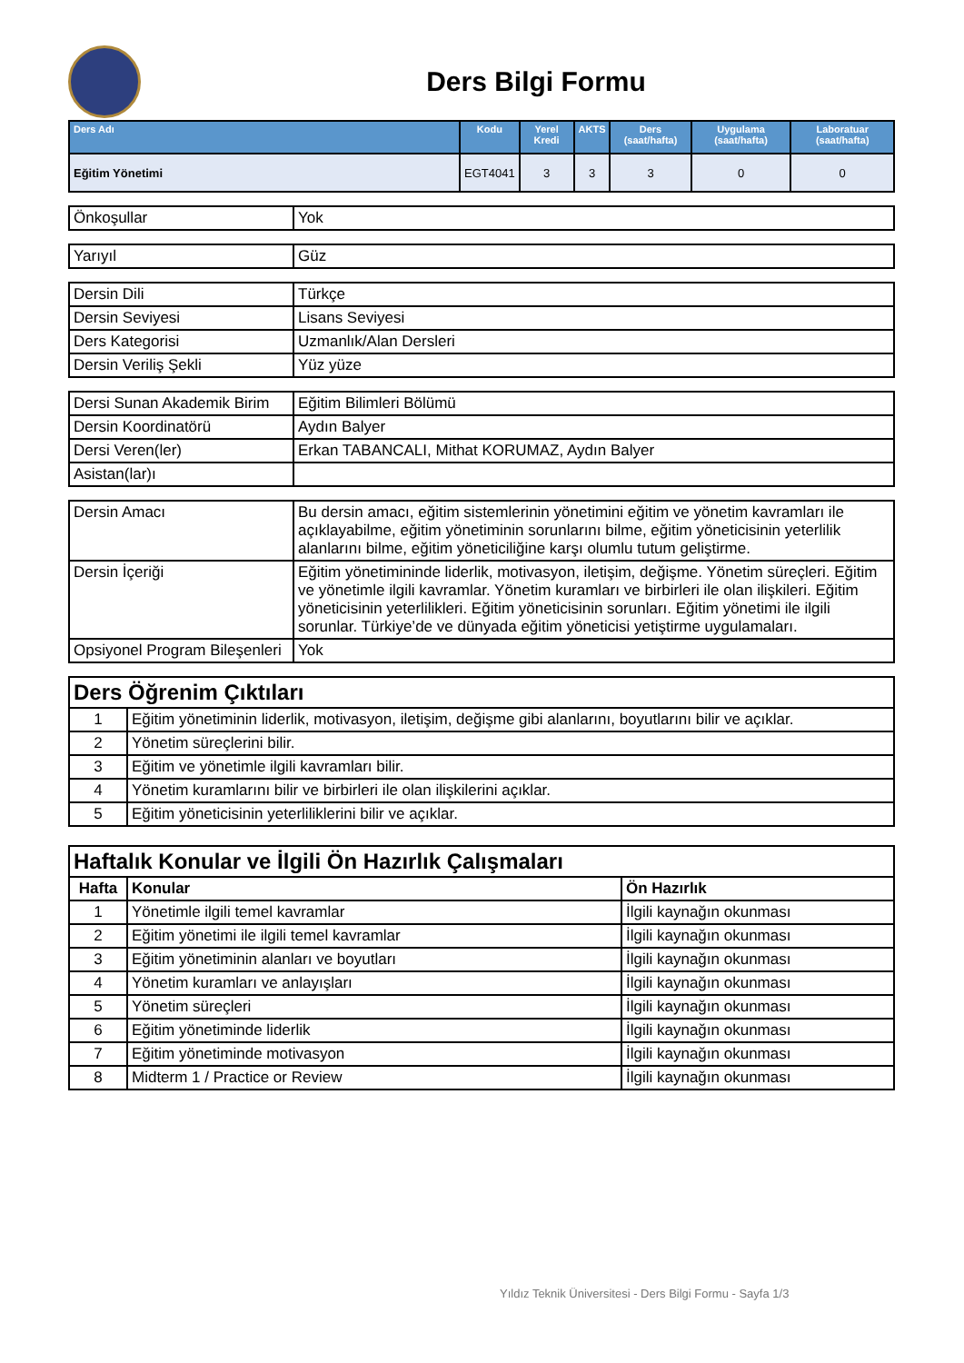Ders Bilgi Formu
| Ders Adı | Kodu | Yerel Kredi | AKTS | Ders (saat/hafta) | Uygulama (saat/hafta) | Laboratuar (saat/hafta) |
| --- | --- | --- | --- | --- | --- | --- |
| Eğitim Yönetimi | EGT4041 | 3 | 3 | 3 | 0 | 0 |
| Önkoşullar | Yok |
| Yarıyıl | Güz |
| Dersin Dili | Türkçe |
| Dersin Seviyesi | Lisans Seviyesi |
| Ders Kategorisi | Uzmanlık/Alan Dersleri |
| Dersin Veriliş Şekli | Yüz yüze |
| Dersi Sunan Akademik Birim | Eğitim Bilimleri Bölümü |
| Dersin Koordinatörü | Aydın Balyer |
| Dersi Veren(ler) | Erkan TABANCALI, Mithat KORUMAZ, Aydın Balyer |
| Asistan(lar)ı | |
| Dersin Amacı | Bu dersin amacı, eğitim sistemlerinin yönetimini eğitim ve yönetim kavramları ile açıklayabilme, eğitim yönetiminin sorunlarını bilme, eğitim yöneticisinin yeterlilik alanlarını bilme, eğitim yöneticiliğine karşı olumlu tutum geliştirme. |
| Dersin İçeriği | Eğitim yönetimininde liderlik, motivasyon, iletişim, değişme. Yönetim süreçleri. Eğitim ve yönetimle ilgili kavramlar. Yönetim kuramları ve birbirleri ile olan ilişkileri. Eğitim yöneticisinin yeterlilikleri. Eğitim yöneticisinin sorunları. Eğitim yönetimi ile ilgili sorunlar. Türkiye’de ve dünyada eğitim yöneticisi yetiştirme uygulamaları. |
| Opsiyonel Program Bileşenleri | Yok |
| Ders Öğrenim Çıktıları | |
| 1 | Eğitim yönetiminin liderlik, motivasyon, iletişim, değişme gibi alanlarını, boyutlarını bilir ve açıklar. |
| 2 | Yönetim süreçlerini bilir. |
| 3 | Eğitim ve yönetimle ilgili kavramları bilir. |
| 4 | Yönetim kuramlarını bilir ve birbirleri ile olan ilişkilerini açıklar. |
| 5 | Eğitim yöneticisinin yeterliliklerini bilir ve açıklar. |
| Haftalık Konular ve İlgili Ön Hazırlık Çalışmaları | | |
| Hafta | Konular | Ön Hazırlık |
| 1 | Yönetimle ilgili temel kavramlar | İlgili kaynağın okunması |
| 2 | Eğitim yönetimi ile ilgili temel kavramlar | İlgili kaynağın okunması |
| 3 | Eğitim yönetiminin alanları ve boyutları | İlgili kaynağın okunması |
| 4 | Yönetim kuramları ve anlayışları | İlgili kaynağın okunması |
| 5 | Yönetim süreçleri | İlgili kaynağın okunması |
| 6 | Eğitim yönetiminde liderlik | İlgili kaynağın okunması |
| 7 | Eğitim yönetiminde motivasyon | İlgili kaynağın okunması |
| 8 | Midterm 1 / Practice or Review | İlgili kaynağın okunması |
Yıldız Teknik Üniversitesi - Ders Bilgi Formu - Sayfa 1/3